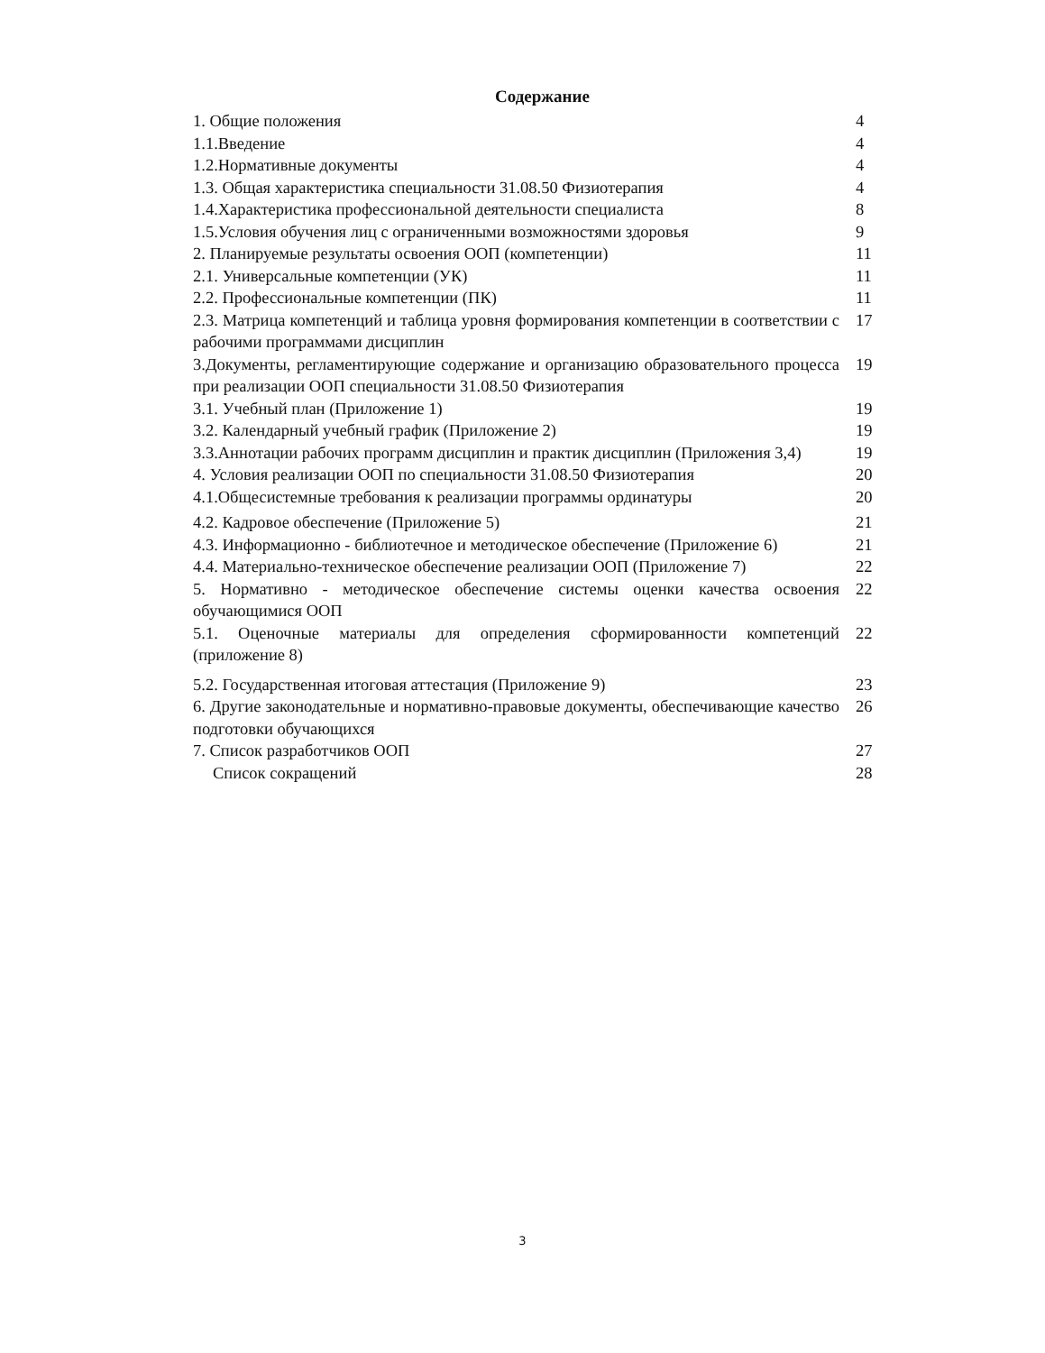Содержание
| 1. Общие положения | 4 |
| 1.1.Введение | 4 |
| 1.2.Нормативные документы | 4 |
| 1.3. Общая характеристика специальности 31.08.50 Физиотерапия | 4 |
| 1.4.Характеристика профессиональной деятельности специалиста | 8 |
| 1.5.Условия обучения лиц с ограниченными возможностями здоровья | 9 |
| 2. Планируемые результаты освоения ООП (компетенции) | 11 |
| 2.1. Универсальные компетенции (УК) | 11 |
| 2.2. Профессиональные компетенции (ПК) | 11 |
| 2.3. Матрица компетенций и таблица уровня формирования компетенции в соответствии с рабочими программами дисциплин | 17 |
| 3.Документы, регламентирующие содержание и организацию образовательного процесса при реализации ООП специальности 31.08.50 Физиотерапия | 19 |
| 3.1. Учебный план (Приложение 1) | 19 |
| 3.2. Календарный учебный график (Приложение 2) | 19 |
| 3.3.Аннотации рабочих программ дисциплин и практик дисциплин (Приложения 3,4) | 19 |
| 4. Условия реализации ООП по специальности 31.08.50 Физиотерапия | 20 |
| 4.1.Общесистемные требования к реализации программы ординатуры | 20 |
| 4.2. Кадровое обеспечение (Приложение 5) | 21 |
| 4.3. Информационно - библиотечное и методическое обеспечение (Приложение 6) | 21 |
| 4.4. Материально-техническое обеспечение реализации ООП (Приложение 7) | 22 |
| 5. Нормативно - методическое обеспечение системы оценки качества освоения обучающимися ООП | 22 |
| 5.1. Оценочные материалы для определения сформированности компетенций (приложение 8) | 22 |
| 5.2. Государственная итоговая аттестация (Приложение 9) | 23 |
| 6. Другие законодательные и нормативно-правовые документы, обеспечивающие качество подготовки обучающихся | 26 |
| 7. Список разработчиков ООП | 27 |
| Список сокращений | 28 |
3